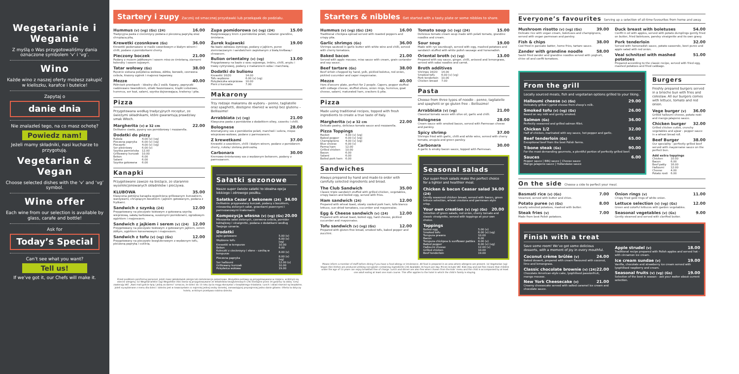Wegetarianie i Weganie
Z myślą o Was przygotowaliśmy dania oznaczone symbolem ‘v’ i ‘vg’.
Wino
Każde wino z naszej oferty możesz zakupić w kieliszku, karafce i butelce!
Zapytaj o
danie dnia
Nie znalazłeś tego, na co masz ochotę?
Powiedz nam!
Jeżeli mamy składniki, nasi kucharze to przygotują.
Vegetarian & Vegan
Choose selected dishes with the ‘v’ and ‘vg’ symbol.
Wine offer
Each wine from our selection is available by glass, carafe and bottle!
Ask for
Today’s Special
Can’t see what you want?
Tell us!
If we’ve got it, our Chefs will make it.
Startery i zupy Zacznij od smacznej przystawki lub przekąsek do podziału.
Hummus (v) (vg) (Gs) (24) 16.00
Tradycyjna pasta z ciecierzycy podana z pieczoną papryką oraz chrupiącą pitą.
Krewetki czosnkowe (Gs) 36.00
Krewetki podsmażane w maśle czosnkowym z białym winem i chilli, podane z pomidorkami cherry.
Pieczony boczek 21.00
Podany z musem jabłkowym i sosem miso ze śmietaną, ziarnami kolendry i sosem sojowym.
Tatar wołowy (Gs) 38.00
Ręcznie siekana polędwica wołowa, żółtko, borowik, czerwona cebula, kiszony ogórek i majonez kaparowy.
Mezze 40.00
Półmisek przekąsek - idealny dla 2 osób. Kapary, papryczki nadziewane twarożkiem, oliwki faszerowane, krążki cebulowe, hummus, ser kozi, salami, szynka dojrzewająca, krakersy i pita.
Pizza
Przygotowana według tradycyjnych receptur, ze świeżymi składnikami, które gwarantują prawdziwy smak Włoch.
Margherita (v) ø 32 cm 22.00
Delikatne ciasto, pyszny sos pomidorowy i mozzarella.
Dodatki do pizzy
| Rukola | 4.00 (v) (vg) |
| Pieczona papryka | 6.00 (v) (vg) |
| Pieczarki | 4.00 (v) (vg) |
| Ser pleśniowy | 6.00 (v) |
| Szynka parmeńska | 12.00 |
| Grillowany kurczak | 10.00 |
| Bekon | 6.00 |
| Salami | 6.00 |
| Szynka gotowana | 6.00 |
Kanapki
Przygotowane zawsze na bieżąco, ze starannie wyselekcjonowanych składników i pieczywa.
KLUBOWA 35.00
Klasyczna potrójna kanapka wypełniona grillowanym kurczakiem, warzywami, chrupiącym boczkiem i jajkiem gotowanym, podana z frytkami.
Sandwich z szynką (24) 12.00
Przygotowany na pieczywie tostowym z gotowaną szynką wieprzową, sałatą karbowaną, suszonymi pomidorami, ogrodowym ogórkiem i majonezem.
Sandwich z jajkiem i serem (v) (24) 12.00
Przygotowany na pieczywie tostowym z gotowanym jajkiem, serem żółtym, ogórkiem konserwowym i majonezem.
Sandwich z tofu (v) (vg) (Gs) 12.00
Przygotowany na pieczywie bezglutenowym z wędzonym tofu, pieczoną papryką i cukinią.
Zupa pomidorowa (v) (vg) (24) 15.00
Rozgrzewający krem z pomidorów pelati, makaron grandine, śmietana.
Żurek kujawski 19.00
Na bazie zakwasu żytniego, podany z jajkiem, puree ziemniaczanym i sandwichem zapiekanym z białą kiełbasą i chrzanem.
Bulion orientalny (v) (vg) 13.00
Przygotowany na bazie z sosu sojowego, imbiru, chilli, anyżu i trawy cytrynowej, podany z makaronem soba i marchwią.
Dodatki do bulionu
| Krewetki 16/20 | 14.00 |
| Tofu wędzone | 6.00 (v) (vg) |
| Polędwiczka wieprzowa | 10.00 |
| Pierś z kurczaka | 7.00 |
Makarony
Trzy rodzaje makaronu do wyboru - penne, tagliatelle oraz spaghetti, dostępne również w wersji bez glutenu – Bellissimo!
Arrabbiata (v) (vg) 21.00
Klasyczna pasta z pomidorów z dodatkiem oliwy, czosnku i chilli.
Bolognese 28.00
Aromatyczny sos z pomidorów pelati, marchwii i selera, mięso wieprzowo-wołowe, podane z parmezanem.
Z krewetkami 37.00
Krewetki z czosnkiem, chilli i białym winem, podane z pomidorem cherry, rukolą i zieloną pietruszką.
Carbonara 30.00
Kremowo-śmietanowy sos z wędzonym bekonem, podany z parmezanem.
Sałatki sezonowe
Nasze super świeże sałatki to idealna opcja lekkiego i zdrowego posiłku.
Sałatka Cezar z bekonem (24) 34.00
Delikatnie przyprawiany kurczak, podany z boczkiem, mieszanką zielonych sałat, grzankami pszennymi i parmezanowymi krakersami.
Kompozycja własna (v) (vg) (Gs) 20.00
Mieszanka sałat zielonych, czerwona cebula, pomidor koktajlowy i vinaigrette, podana z dodatkami według Twojego uznania.
Dodatki
| Jajko gotowane | 5.00 (v) |
| Wędzone tofu | 6.00 (v) (vg) |
| Krewetki w tempurze | 10.00 |
| Bekon | 6.00 |
| Kuleczki z ciecierzycy i słone - czniką w tempurze | 8.00 (v) |
| Pieczona papryka | 8.00 (v) (vg) |
| Ser halloumi | 12.00 (v) |
| Grillowany kurczak | 10.00 |
| Polędwica wołowa | 19.00 |
Przed posiłkiem poinformuj personel, jeżeli masz jakiekolwiek alergie lub nietolerancje pokarmowe. Wszystkie potrawy są przygotowywane w miejscu, w którym są obecne alergeny. (v) Wegetariańskie (vg) Wegańskie (Gs) Dania są przygotowywane ze składników bezglutenowych (24) Dostępne przez 24 godziny na dobę. Ceny zawierają VAT. „Nasi mali goście śpią i jedzą za darmo” oznacza, że dzieci do 13 roku życia mogą skorzystać z bezpłatnego śniadania. Lunch i obiad również są bezpłatne, jeżeli są wybierane z menu dla dzieci i dziecko jest w towarzystwie co najmniej jednej osoby dorosłej, zamawiającej przynajmniej jedno danie główne. Oferta ta dotyczy hotelu, w którym przebywa rodzina dziecka.
Starters & nibbles Get started with a tasty plate or some nibbles to share.
Hummus (v) (vg) (Gs) (24) 16.00
Traditional chickpea spread served with roasted peppers and crispy pita.
Garlic shrimps (Gs) 36.00
Shrimps sauteed in garlic butter with white wine and chilli, served with cherry tomatoes.
Baked bacon 21.00
Served with apple mousse, miso sauce with cream, grain coriander and soy sauce.
Beef tartare (Gs) 38.00
Beef sirloin chopped by hand, yolk, pickled boletus, red onion, pickled cucumber and caper mayonnaise.
Mezze 40.00
Hors d’oeuvre plate, perfect for 2 people. Capers, pepper stuffed with cottage cheese, stuffed olives, onion rings, hummus, goat cheese, salami, maturated ham, crackers & pita.
Pizza
Made using traditional recipes, topped with fresh ingredients to create a true taste of Italy.
Margherita (v) ø 32 cm 22.00
Delicate pastry, delicious tomato sauce and mozzarella.
Pizza Toppings
| Rocket | 4.00 (v) (vg) |
| Baked pepper | 6.00 (v) (vg) |
| Champignons | 4.00 (v) (vg) |
| Blue cheese | 6.00 (v) |
| Parma ham | 12.00 |
| Grilled chicken | 10.00 |
| Bacon | 6.00 |
| Salami | 6.00 |
| Boiled pork ham | 6.00 |
Sandwiches
Always prepared by hand and made-to order with carefully selected ingredients and bread.
The Club Sandwich 35.00
Classic triple sandwich stuffed with grilled chicken, vegetables, crispy bacon and boiled egg, served with fries.
Ham sandwich (24) 12.00
Prepared with wheat toast, slowly cooked pork ham, lollo bianco lettuce, sun-dried tomatoes, cucumber and mayonnaise.
Egg & Cheese sandwich (v) (24) 12.00
Prepared with wheat toast, boiled egg, hard cheese, pickled cucumber and mayonnaise.
Tofu sandwich (v) (vg) (Gs) 12.00
Prepared with gluten-free bread, smoked tofu, baked pepper and zucchini.
Tomato soup (v) (vg) (24) 15.00
Delicious tomato cream soup made with pelati tomato, grandine noodles and cream.
Sour soup 19.00
Made with rye sourdough, served with egg, mashed potatoes and sandwich stuffed with white polish sausage and horseradish.
Oriental broth (v) (vg) 13.00
Prepared with soy sauce, ginger, chilli, aniseed and lemongrass, served with soba noodles and carrot.
Broth additives
| Shrimps 16/20 | 14.00 |
| Smoked tofu | 6.00 (v) (vg) |
| Pork tenderloin | 10.00 |
| Chicken breast | 7.00 |
Pasta
Choose from three types of noodle - penne, tagliatelle and spaghetti or go gluten free – Bellissimo!
Arrabbiata (v) (vg) 21.00
Classical tomato sauce with olive oil, garlic and chilli.
Bolognese 28.00
Cream sauce with smoked bacon, served with Parmesan cheese and parsley.
Spicy shrimp 37.00
Shrimps fried with garlic, chilli and white wine, served with cherry tomato, arugula and green parsley.
Carbonara 30.00
A garlic & smoky bacon sauce, topped with Parmesan.
Seasonal salads
Our super-fresh salads make the perfect choice for a lighter and healthier meal.
Chicken & bacon Ceasar salad (24) 34.00
Gently seasoned chicken breast, served with bacon, green lettuce selection, wheat croutons and parmesan style crisp.
Your own creation (v) (vg) (Gs) 20.00
Selection of green salads, red onion, cherry tomato and classic vinaigrette, served with toppings at your own choice.
Toppings
| Boiled egg | 5.00 (v) |
| Smoked tofu | 6.00 (v) (vg) |
| Tempura prawns | 10.00 |
| Bacon | 6.00 |
| Tempura chickpea & sunflower patties | 8.00 (v) |
| Baked pepper | 8.00 (v) (vg) |
| Halloumi cheese | 12.00 (v) |
| Grilled chicken | 10.00 |
| Beef tenderloin | 19.00 |
Please inform a member of staff before dining if you have a food allergy or intolerance. All food is prepared in an area where allergens are present. (v) Vegetarian (vg) Vegan (Gs) Dishes are produced utilising non-gluten containing ingredients (24) Available 24 hours per day. Prices include VAT. Kids stay and eat free means that children under the age of 13 years can enjoy breakfast free of charge. Lunch and dinner are also free when chosen from the kids’ menu and the child is accompanied by at least one adult eating at least one main course. This offer applies to the hotel in which the child’s family is staying.
Everyone’s favourites Serving up a selection of all-time favourites from home and away.
Mushroom risotto (v) (vg) (Gs) 39.00
Delicate rice with vegan cream, boletuses and champignons, served with vegan parmesan and parsley.
Fish & chips 38.00
Cod fried in pancake batter, home fries, tartare sauce.
Zander with grandine noodle 58.00
Sauté fried zander and grandine noodles served with yoghurt, chive oil and confit tomatoes.
Duck breast with boletuses 54.00
Confit in oil with apples, served with potato dumplings gently fried on butter, fried boletuses, parsley vinaigrette and its own gravy.
Pork tenderloin 32.00
Served with horseradish sauce, potato casserole, beet puree and apple salad with red onion.
Veal schnitzel with mashed potatoes 51.00
Prepared according to the classic recipe, served with fried egg, mashed potatoes and fried cabbage.
From the grill
Locally sourced meats, fish and vegetarian options grilled to your liking.
Halloumi cheese (v) (Gs) 29.00
Delicately grilled Cypriot cheese from sheep’s milk.
Smoked tofu (v) (vg) (Gs) 26.00
Based on soy milk and gently smoked.
Salmon (Gs) 36.00
Perfectly seasoned and grilled salmon fillet.
Chicken 1/2 32.00
Half of chicken, marinated with soy sauce, hot pepper and garlic.
Beef tenderloin (Gs) 65.00
Exceptional beef from the best Polish farms.
T-bone steak (Gs) 90.00
For the most demanding gourmets, a plentiful portion of perfectly grilled beef.
Sauces 6.00
Pepper sauce | BBQ sauce | Cheese sauce
Mango-jalapeno sauce | Hollandaise sauce
Burgers
Freshly prepared burgers served in a brioche bun with fries and coleslaw. All our burgers comes with lettuce, tomato and red onion.
Vege burger (v) 36.00
Grilled halloumi cheese, potato rosti and mango-jalapeno sauce.
Chicken burger 32.00
Grilled chicken cutlet, crunchy vegetables and ajwar - pepper sauce in a wheat bread roll.
Beef Burger 38.00
Our speciality - perfectly grilled beef served with mayonnaise sauce on the perfect bun.
Add extra toppings
| Chicken | 10.00 |
| Bacon | 6.00 |
| Beef patty | 16.00 |
| Halloumi | 12.00 |
| Cheese | 4.00 |
| Potato rosti | 6.00 |
On the side Choose a side to perfect your meal.
Basmati rice (v) (Gs) 7.00
Steamed, served with butter and chive.
Potato puree (v) (Gs) 8.00
Locally selected potatoes, mashed with butter.
Steak fries (v) 7.00
Made from best Polish potatoes.
Onion rings (v) 11.00
Crispy fried gold rings of white onion.
Lettuce selection (v) (vg) (Gs) 12.00
Green and colorful lettuces with garden vegetables.
Seasonal vegetables (v) (Gs) 9.00
Gently steamed and served with clarified butter.
Finish with a treat
Save some room! We’ve got some delicious desserts, with a moment of joy in every mouthful.
Coconut crème brûlée (v) 24.00
Baked dessert, prepared with cream flavoured with coconut, lime and lemongrass.
Classic chocolate brownie (v) (24) 22.00
Chocolate American-style cake, lyophilised passionfruit, mango mousse.
New York Cheesecake (v) 21.00
Creamy cheesecake served with salted caramel ice cream and chocolate sauce.
Apple strudel (v) 18.00
Traditional recipe prepared with Polish apples and served hot - with cinnamon ice cream.
Ice cream sundae (v) 19.00
Vanilla, chocolate and strawberry ice cream served with lyophilised raspberry and cream.
Seasonal fruits (v) (vg) (Gs) 19.00
Selection of the best in season - ask your waiter about current selection.